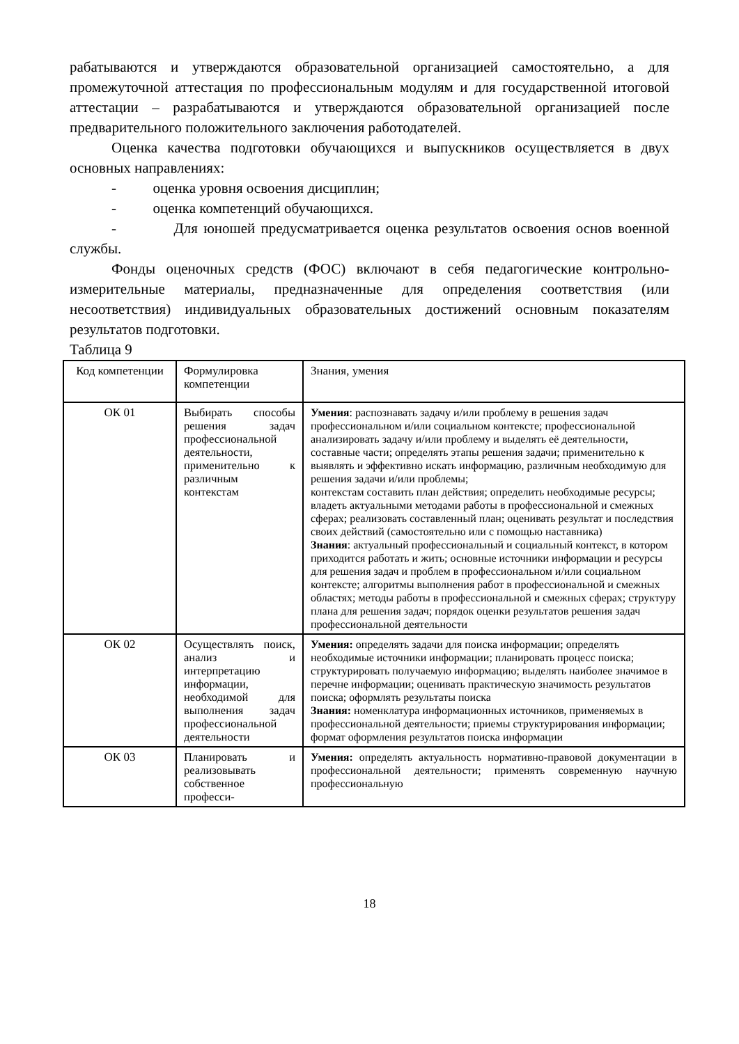рабатываются и утверждаются образовательной организацией самостоятельно, а для промежуточной аттестация по профессиональным модулям и для государственной итоговой аттестации – разрабатываются и утверждаются образовательной организацией после предварительного положительного заключения работодателей.
Оценка качества подготовки обучающихся и выпускников осуществляется в двух основных направлениях:
- оценка уровня освоения дисциплин;
- оценка компетенций обучающихся.
- Для юношей предусматривается оценка результатов освоения основ военной службы.
Фонды оценочных средств (ФОС) включают в себя педагогические контрольно-измерительные материалы, предназначенные для определения соответствия (или несоответствия) индивидуальных образовательных достижений основным показателям результатов подготовки.
Таблица 9
| Код компетенции | Формулировка компетенции | Знания, умения |
| ОК 01 | Выбирать способы решения задач профессиональной деятельности, применительно к различным контекстам | Умения : распознавать задачу и/или проблему в решения задач профессиональном и/или социальном контексте; профессиональной анализировать задачу и/или проблему и выделять её деятельности, составные части; определять этапы решения задачи; применительно к выявлять и эффективно искать информацию, различным необходимую для решения задачи и/или проблемы; контекстам составить план действия; определить необходимые ресурсы; владеть актуальными методами работы в профессиональной и смежных сферах; реализовать составленный план; оценивать результат и последствия своих действий (самостоятельно или с помощью наставника) Знания : актуальный профессиональный и социальный контекст, в котором приходится работать и жить; основные источники информации и ресурсы для решения задач и проблем в профессиональном и/или социальном контексте; алгоритмы выполнения работ в профессиональной и смежных областях; методы работы в профессиональной и смежных сферах; структуру плана для решения задач; порядок оценки результатов решения задач профессиональной деятельности |
| ОК 02 | Осуществлять поиск, анализ и интерпретацию информации, необходимой для выполнения задач профессиональной деятельности | Умения: определять задачи для поиска информации; определять необходимые источники информации; планировать процесс поиска; структурировать получаемую информацию; выделять наиболее значимое в перечне информации; оценивать практическую значимость результатов поиска; оформлять результаты поиска Знания: номенклатура информационных источников, применяемых в профессиональной деятельности; приемы структурирования информации; формат оформления результатов поиска информации |
| ОК 03 | Планировать и реализовывать собственное професси- | Умения: определять актуальность нормативно-правовой документации в профессиональной деятельности; применять современную научную профессиональную |
18